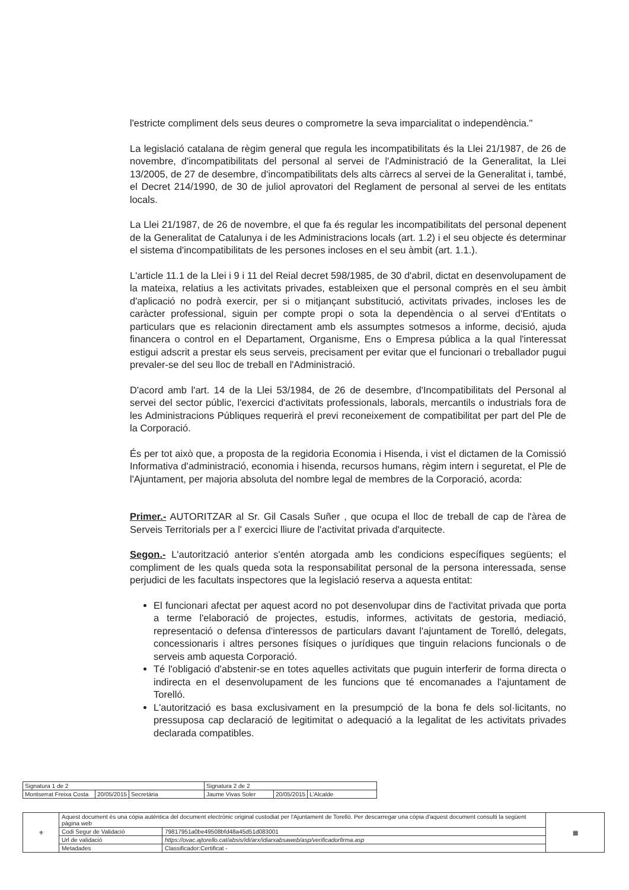l'estricte compliment dels seus deures o comprometre la seva imparcialitat o independència."
La legislació catalana de règim general que regula les incompatibilitats és la Llei 21/1987, de 26 de novembre, d'incompatibilitats del personal al servei de l'Administració de la Generalitat, la Llei 13/2005, de 27 de desembre, d'incompatibilitats dels alts càrrecs al servei de la Generalitat i, també, el Decret 214/1990, de 30 de juliol aprovatori del Reglament de personal al servei de les entitats locals.
La Llei 21/1987, de 26 de novembre, el que fa és regular les incompatibilitats del personal depenent de la Generalitat de Catalunya i de les Administracions locals (art. 1.2) i el seu objecte és determinar el sistema d'incompatibilitats de les persones incloses en el seu àmbit (art. 1.1.).
L'article 11.1 de la Llei i 9 i 11 del Reial decret 598/1985, de 30 d'abril, dictat en desenvolupament de la mateixa, relatius a les activitats privades, estableixen que el personal comprès en el seu àmbit d'aplicació no podrà exercir, per si o mitjançant substitució, activitats privades, incloses les de caràcter professional, siguin per compte propi o sota la dependència o al servei d'Entitats o particulars que es relacionin directament amb els assumptes sotmesos a informe, decisió, ajuda financera o control en el Departament, Organisme, Ens o Empresa pública a la qual l'interessat estigui adscrit a prestar els seus serveis, precisament per evitar que el funcionari o treballador pugui prevaler-se del seu lloc de treball en l'Administració.
D'acord amb l'art. 14 de la Llei 53/1984, de 26 de desembre, d'Incompatibilitats del Personal al servei del sector públic, l'exercici d'activitats professionals, laborals, mercantils o industrials fora de les Administracions Públiques requerirà el previ reconeixement de compatibilitat per part del Ple de la Corporació.
És per tot això que, a proposta de la regidoria Economia i Hisenda, i vist el dictamen de la Comissió Informativa d'administració, economia i hisenda, recursos humans, règim intern i seguretat, el Ple de l'Ajuntament, per majoria absoluta del nombre legal de membres de la Corporació, acorda:
Primer.- AUTORITZAR al Sr. Gil Casals Suñer , que ocupa el lloc de treball de cap de l'àrea de Serveis Territorials per a l' exercici lliure de l'activitat privada d'arquitecte.
Segon.- L'autorització anterior s'entén atorgada amb les condicions específiques següents; el compliment de les quals queda sota la responsabilitat personal de la persona interessada, sense perjudici de les facultats inspectores que la legislació reserva a aquesta entitat:
El funcionari afectat per aquest acord no pot desenvolupar dins de l'activitat privada que porta a terme l'elaboració de projectes, estudis, informes, activitats de gestoria, mediació, representació o defensa d'interessos de particulars davant l'ajuntament de Torelló, delegats, concessionaris i altres persones físiques o jurídiques que tinguin relacions funcionals o de serveis amb aquesta Corporació.
Té l'obligació d'abstenir-se en totes aquelles activitats que puguin interferir de forma directa o indirecta en el desenvolupament de les funcions que té encomanades a l'ajuntament de Torelló.
L'autorització es basa exclusivament en la presumpció de la bona fe dels sol·licitants, no pressuposa cap declaració de legitimitat o adequació a la legalitat de les activitats privades declarada compatibles.
| Signatura 1 de 2 | | | Signatura 2 de 2 | | |
| Montserrat Freixa Costa | 20/05/2015 | Secretària | Jaume Vivas Soler | 20/05/2015 | L'Alcalde |
| ⚜ | Aquest document és una còpia autèntica del document electrònic original custodiat per l'Ajuntament de Torelló. Per descarregar una còpia d'aquest document consulti la següent pàgina web | | ▦ |
| | Codi Segur de Validació | 79817951a0be49508bfd48a45d51d083001 | |
| | Url de validació | https://ovac.ajtorello.cat/absis/idi/arx/idiarxabsaweb/asp/verificadorfirma.asp | |
| | Metadades | Classificador:Certificat - | |